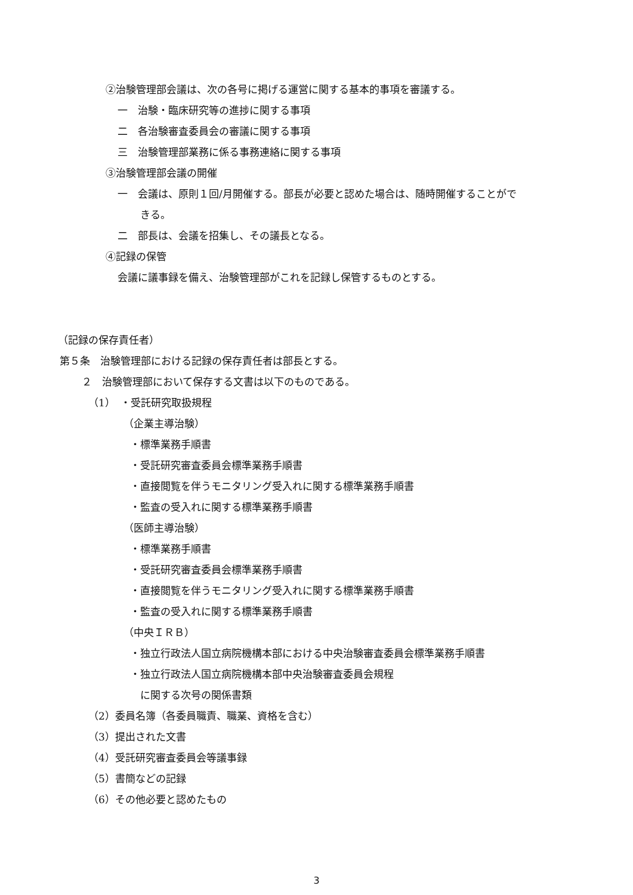②治験管理部会議は、次の各号に掲げる運営に関する基本的事項を審議する。
一　治験・臨床研究等の進捗に関する事項
二　各治験審査委員会の審議に関する事項
三　治験管理部業務に係る事務連絡に関する事項
③治験管理部会議の開催
一　会議は、原則１回/月開催する。部長が必要と認めた場合は、随時開催することがで
きる。
二　部長は、会議を招集し、その議長となる。
④記録の保管
会議に議事録を備え、治験管理部がこれを記録し保管するものとする。
（記録の保存責任者）
第５条　治験管理部における記録の保存責任者は部長とする。
２　治験管理部において保存する文書は以下のものである。
（1）　・受託研究取扱規程
（企業主導治験）
・標準業務手順書
・受託研究審査委員会標準業務手順書
・直接閲覧を伴うモニタリング受入れに関する標準業務手順書
・監査の受入れに関する標準業務手順書
（医師主導治験）
・標準業務手順書
・受託研究審査委員会標準業務手順書
・直接閲覧を伴うモニタリング受入れに関する標準業務手順書
・監査の受入れに関する標準業務手順書
（中央ＩＲＢ）
・独立行政法人国立病院機構本部における中央治験審査委員会標準業務手順書
・独立行政法人国立病院機構本部中央治験審査委員会規程
に関する次号の関係書類
（2）委員名簿（各委員職責、職業、資格を含む）
（3）提出された文書
（4）受託研究審査委員会等議事録
（5）書簡などの記録
（6）その他必要と認めたもの
3